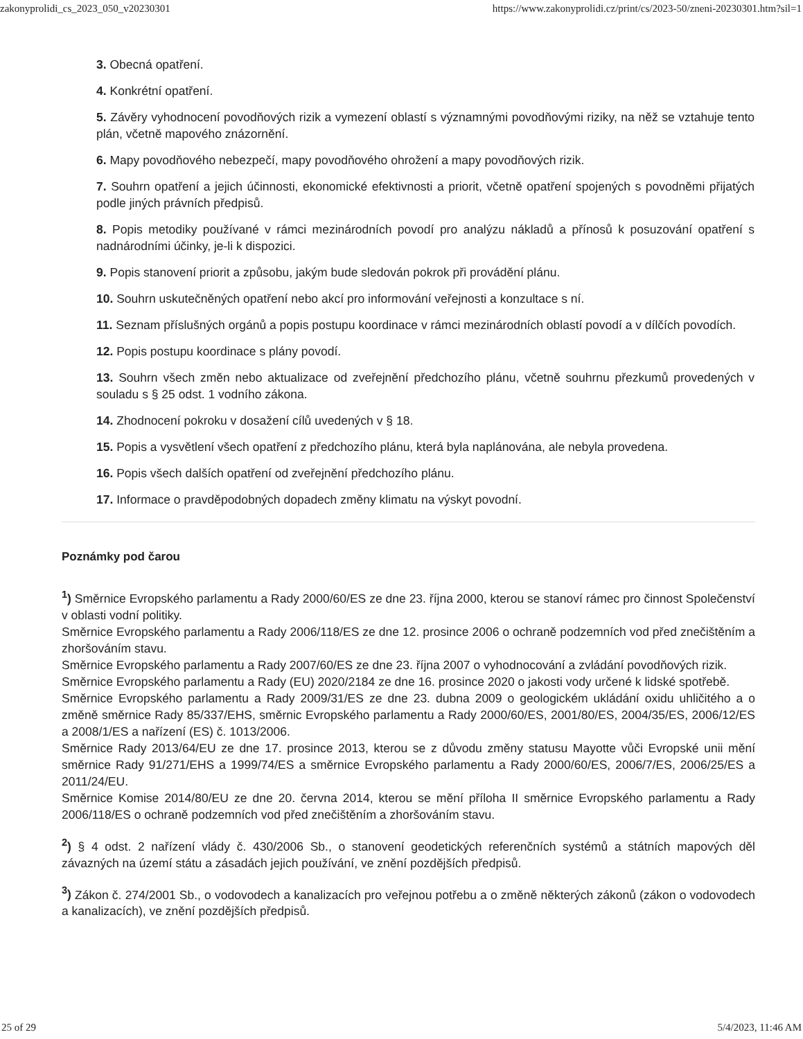zakonyprolidi_cs_2023_050_v20230301 https://www.zakonyprolidi.cz/print/cs/2023-50/zneni-20230301.htm?sil=1
3. Obecná opatření.
4. Konkrétní opatření.
5. Závěry vyhodnocení povodňových rizik a vymezení oblastí s významnými povodňovými riziky, na něž se vztahuje tento plán, včetně mapového znázornění.
6. Mapy povodňového nebezpečí, mapy povodňového ohrožení a mapy povodňových rizik.
7. Souhrn opatření a jejich účinnosti, ekonomické efektivnosti a priorit, včetně opatření spojených s povodněmi přijatých podle jiných právních předpisů.
8. Popis metodiky používané v rámci mezinárodních povodí pro analýzu nákladů a přínosů k posuzování opatření s nadnárodními účinky, je-li k dispozici.
9. Popis stanovení priorit a způsobu, jakým bude sledován pokrok při provádění plánu.
10. Souhrn uskutečněných opatření nebo akcí pro informování veřejnosti a konzultace s ní.
11. Seznam příslušných orgánů a popis postupu koordinace v rámci mezinárodních oblastí povodí a v dílčích povodích.
12. Popis postupu koordinace s plány povodí.
13. Souhrn všech změn nebo aktualizace od zveřejnění předchozího plánu, včetně souhrnu přezkumů provedených v souladu s § 25 odst. 1 vodního zákona.
14. Zhodnocení pokroku v dosažení cílů uvedených v § 18.
15. Popis a vysvětlení všech opatření z předchozího plánu, která byla naplánována, ale nebyla provedena.
16. Popis všech dalších opatření od zveřejnění předchozího plánu.
17. Informace o pravděpodobných dopadech změny klimatu na výskyt povodní.
Poznámky pod čarou
<sup>1</sup>) Směrnice Evropského parlamentu a Rady 2000/60/ES ze dne 23. října 2000, kterou se stanoví rámec pro činnost Společenství v oblasti vodní politiky.
Směrnice Evropského parlamentu a Rady 2006/118/ES ze dne 12. prosince 2006 o ochraně podzemních vod před znečištěním a zhoršováním stavu.
Směrnice Evropského parlamentu a Rady 2007/60/ES ze dne 23. října 2007 o vyhodnocování a zvládání povodňových rizik.
Směrnice Evropského parlamentu a Rady (EU) 2020/2184 ze dne 16. prosince 2020 o jakosti vody určené k lidské spotřebě.
Směrnice Evropského parlamentu a Rady 2009/31/ES ze dne 23. dubna 2009 o geologickém ukládání oxidu uhličitého a o změně směrnice Rady 85/337/EHS, směrnic Evropského parlamentu a Rady 2000/60/ES, 2001/80/ES, 2004/35/ES, 2006/12/ES a 2008/1/ES a nařízení (ES) č. 1013/2006.
Směrnice Rady 2013/64/EU ze dne 17. prosince 2013, kterou se z důvodu změny statusu Mayotte vůči Evropské unii mění směrnice Rady 91/271/EHS a 1999/74/ES a směrnice Evropského parlamentu a Rady 2000/60/ES, 2006/7/ES, 2006/25/ES a 2011/24/EU.
Směrnice Komise 2014/80/EU ze dne 20. června 2014, kterou se mění příloha II směrnice Evropského parlamentu a Rady 2006/118/ES o ochraně podzemních vod před znečištěním a zhoršováním stavu.
<sup>2</sup>) § 4 odst. 2 nařízení vlády č. 430/2006 Sb., o stanovení geodetických referenčních systémů a státních mapových děl závazných na území státu a zásadách jejich používání, ve znění pozdějších předpisů.
<sup>3</sup>) Zákon č. 274/2001 Sb., o vodovodech a kanalizacích pro veřejnou potřebu a o změně některých zákonů (zákon o vodovodech a kanalizacích), ve znění pozdějších předpisů.
25 of 29 5/4/2023, 11:46 AM